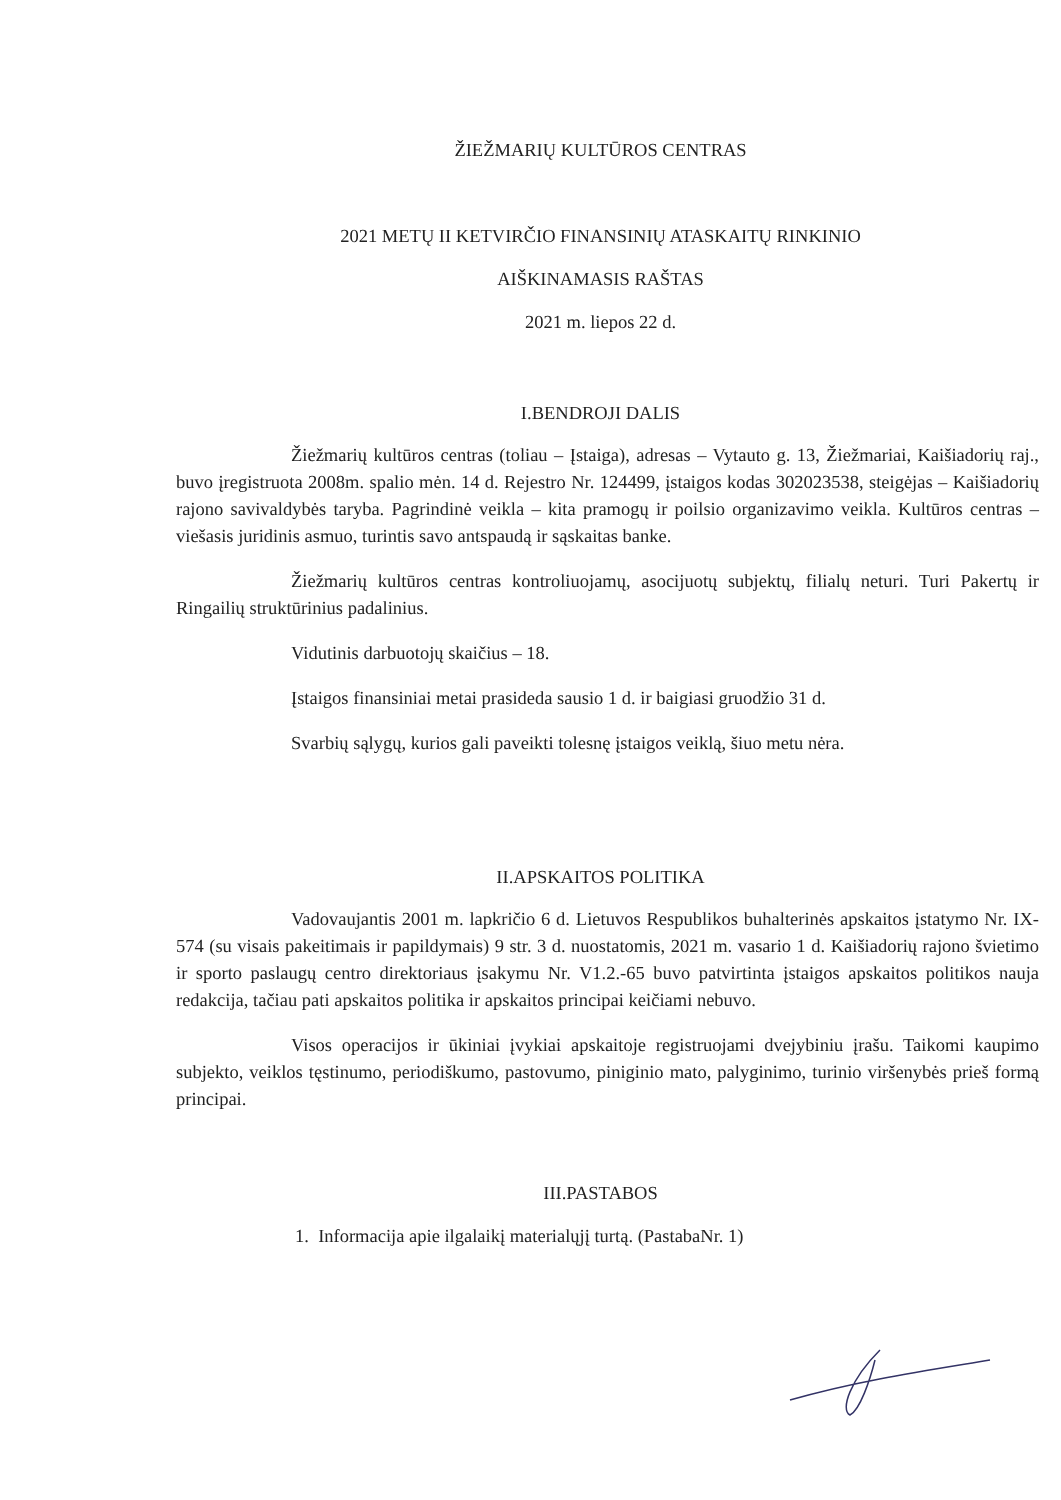ŽIEŽMARIŲ KULTŪROS CENTRAS
2021 METŲ II KETVIRČIO FINANSINIŲ ATASKAITŲ RINKINIO
AIŠKINAMASIS RAŠTAS
2021 m. liepos 22 d.
I.BENDROJI DALIS
Žiežmarių kultūros centras (toliau – Įstaiga), adresas – Vytauto g. 13, Žiežmariai, Kaišiadorių raj., buvo įregistruota 2008m. spalio mėn. 14 d. Rejestro Nr. 124499, įstaigos kodas 302023538, steigėjas – Kaišiadorių rajono savivaldybės taryba. Pagrindinė veikla – kita pramogų ir poilsio organizavimo veikla. Kultūros centras – viešasis juridinis asmuo, turintis savo antspaudą ir sąskaitas banke.
Žiežmarių kultūros centras kontroliuojamų, asocijuotų subjektų, filialų neturi. Turi Pakertų ir Ringailių struktūrinius padalinius.
Vidutinis darbuotojų skaičius – 18.
Įstaigos finansiniai metai prasideda sausio 1 d. ir baigiasi gruodžio 31 d.
Svarbių sąlygų, kurios gali paveikti tolesnę įstaigos veiklą, šiuo metu nėra.
II.APSKAITOS POLITIKA
Vadovaujantis 2001 m. lapkričio 6 d. Lietuvos Respublikos buhalterinės apskaitos įstatymo Nr. IX-574 (su visais pakeitimais ir papildymais) 9 str. 3 d. nuostatomis, 2021 m. vasario 1 d. Kaišiadorių rajono švietimo ir sporto paslaugų centro direktoriaus įsakymu Nr. V1.2.-65 buvo patvirtinta įstaigos apskaitos politikos nauja redakcija, tačiau pati apskaitos politika ir apskaitos principai keičiami nebuvo.
Visos operacijos ir ūkiniai įvykiai apskaitoje registruojami dvejybiniu įrašu. Taikomi kaupimo subjekto, veiklos tęstinumo, periodiškumo, pastovumo, piniginio mato, palyginimo, turinio viršenybės prieš formą principai.
III.PASTABOS
1. Informacija apie ilgalaikį materialųjį turtą. (PastabaNr. 1)